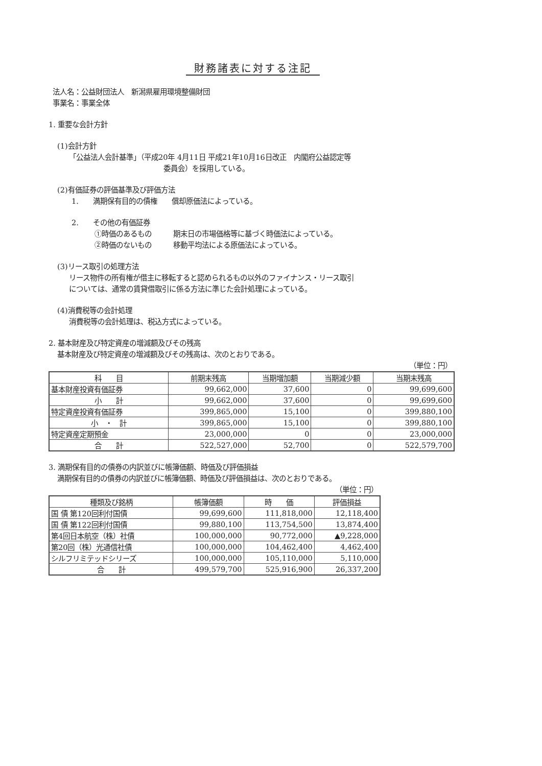財務諸表に対する注記
法人名：公益財団法人　新潟県雇用環境整備財団
事業名：事業全体
1. 重要な会計方針
(1)会計方針
「公益法人会計基準」（平成20年 4月11日 平成21年10月16日改正　内閣府公益認定等
委員会）を採用している。
(2)有価証券の評価基準及び評価方法
1.　　満期保有目的の債権　　償却原価法によっている。
2.　　その他の有価証券
①時価のあるもの　　　期末日の市場価格等に基づく時価法によっている。
②時価のないもの　　　移動平均法による原価法によっている。
(3)リース取引の処理方法
リース物件の所有権が借主に移転すると認められるもの以外のファイナンス・リース取引
については、通常の賃貸借取引に係る方法に準じた会計処理によっている。
(4)消費税等の会計処理
消費税等の会計処理は、税込方式によっている。
2. 基本財産及び特定資産の増減額及びその残高
基本財産及び特定資産の増減額及びその残高は、次のとおりである。
（単位：円）
| 科 目 | 前期末残高 | 当期増加額 | 当期減少額 | 当期末残高 |
| --- | --- | --- | --- | --- |
| 基本財産投資有価証券 | 99,662,000 | 37,600 | 0 | 99,699,600 |
| 小 計 | 99,662,000 | 37,600 | 0 | 99,699,600 |
| 特定資産投資有価証券 | 399,865,000 | 15,100 | 0 | 399,880,100 |
| 小 ・ 計 | 399,865,000 | 15,100 | 0 | 399,880,100 |
| 特定資産定期預金 | 23,000,000 | 0 | 0 | 23,000,000 |
| 合 計 | 522,527,000 | 52,700 | 0 | 522,579,700 |
3. 満期保有目的の債券の内訳並びに帳簿価額、時価及び評価損益
満期保有目的の債券の内訳並びに帳簿価額、時価及び評価損益は、次のとおりである。
（単位：円）
| 種類及び銘柄 | 帳簿価額 | 時 価 | 評価損益 |
| --- | --- | --- | --- |
| 国 債 第120回利付国債 | 99,699,600 | 111,818,000 | 12,118,400 |
| 国 債 第122回利付国債 | 99,880,100 | 113,754,500 | 13,874,400 |
| 第4回日本航空（株）社債 | 100,000,000 | 90,772,000 | ▲9,228,000 |
| 第20回（株）光通信社債 | 100,000,000 | 104,462,400 | 4,462,400 |
| シルフリミテッドシリーズ | 100,000,000 | 105,110,000 | 5,110,000 |
| 合 計 | 499,579,700 | 525,916,900 | 26,337,200 |